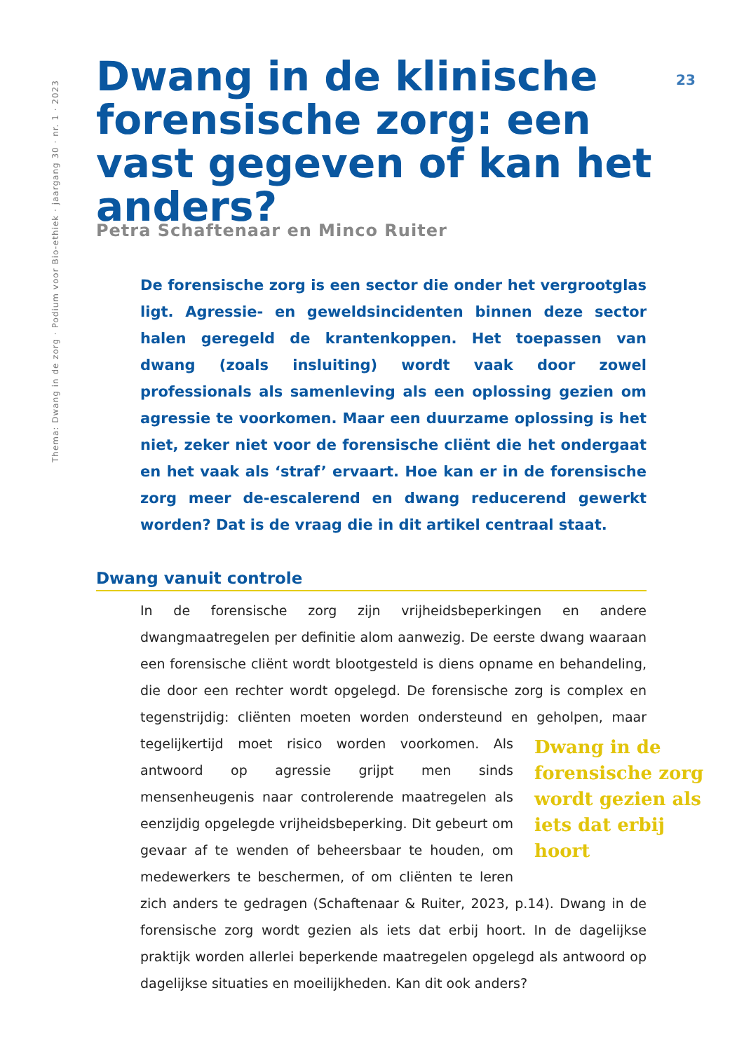Thema: Dwang in de zorg · Podium voor Bio-ethiek · jaargang 30 · nr. 1 · 2023
23
Dwang in de klinische forensische zorg: een vast gegeven of kan het anders?
Petra Schaftenaar en Minco Ruiter
De forensische zorg is een sector die onder het vergrootglas ligt. Agressie- en geweldsincidenten binnen deze sector halen geregeld de krantenkoppen. Het toepassen van dwang (zoals insluiting) wordt vaak door zowel professionals als samenleving als een oplossing gezien om agressie te voorkomen. Maar een duurzame oplossing is het niet, zeker niet voor de forensische cliënt die het ondergaat en het vaak als ‘straf’ ervaart. Hoe kan er in de forensische zorg meer de-escalerend en dwang reducerend gewerkt worden? Dat is de vraag die in dit artikel centraal staat.
Dwang vanuit controle
In de forensische zorg zijn vrijheidsbeperkingen en andere dwangmaatregelen per definitie alom aanwezig. De eerste dwang waaraan een forensische cliënt wordt blootgesteld is diens opname en behandeling, die door een rechter wordt opgelegd. De forensische zorg is complex en tegenstrijdig: cliënten moeten worden ondersteund en geholpen, maar tegelijkertijd moet risico worden Dwang in de forensische zorg wordt gezien als iets dat erbij hoort voorkomen. Als antwoord op agressie grijpt men sinds mensenheugenis naar controlerende maatregelen als eenzijdig opgelegde vrijheidsbeperking. Dit gebeurt om gevaar af te wenden of beheersbaar te houden, om medewerkers te beschermen, of om cliënten te leren zich anders te gedragen (Schaftenaar & Ruiter, 2023, p.14). Dwang in de forensische zorg wordt gezien als iets dat erbij hoort. In de dagelijkse praktijk worden allerlei beperkende maatregelen opgelegd als antwoord op dagelijkse situaties en moeilijkheden. Kan dit ook anders?